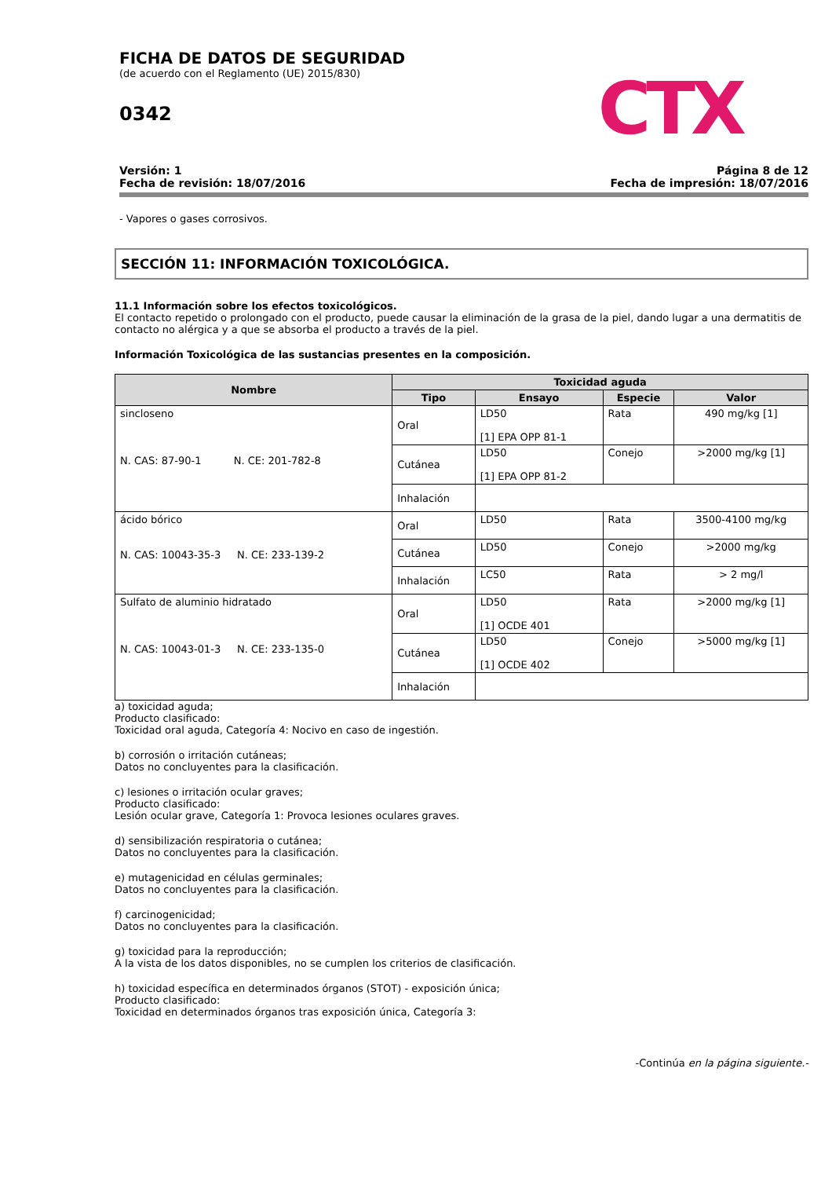CTX
FICHA DE DATOS DE SEGURIDAD
(de acuerdo con el Reglamento (UE) 2015/830)
0342
Versión: 1
Fecha de revisión: 18/07/2016
Página 8 de 12
Fecha de impresión: 18/07/2016
- Vapores o gases corrosivos.
SECCIÓN 11: INFORMACIÓN TOXICOLÓGICA.
11.1 Información sobre los efectos toxicológicos.
El contacto repetido o prolongado con el producto, puede causar la eliminación de la grasa de la piel, dando lugar a una dermatitis de contacto no alérgica y a que se absorba el producto a través de la piel.
Información Toxicológica de las sustancias presentes en la composición.
| Nombre | Toxicidad aguda | | | |
| --- | --- | --- | --- | --- |
| | Tipo | Ensayo | Especie | Valor |
| sincloseno N. CAS: 87-90-1 N. CE: 201-782-8 | Oral | LD50 [1] EPA OPP 81-1 | Rata | 490 mg/kg [1] |
| | Cutánea | LD50 [1] EPA OPP 81-2 | Conejo | >2000 mg/kg [1] |
| | Inhalación | | | |
| ácido bórico N. CAS: 10043-35-3 N. CE: 233-139-2 | Oral | LD50 | Rata | 3500-4100 mg/kg |
| | Cutánea | LD50 | Conejo | >2000 mg/kg |
| | Inhalación | LC50 | Rata | > 2 mg/l |
| Sulfato de aluminio hidratado N. CAS: 10043-01-3 N. CE: 233-135-0 | Oral | LD50 [1] OCDE 401 | Rata | >2000 mg/kg [1] |
| | Cutánea | LD50 [1] OCDE 402 | Conejo | >5000 mg/kg [1] |
| | Inhalación | | | |
a) toxicidad aguda;
Producto clasificado:
Toxicidad oral aguda, Categoría 4: Nocivo en caso de ingestión.
b) corrosión o irritación cutáneas;
Datos no concluyentes para la clasificación.
c) lesiones o irritación ocular graves;
Producto clasificado:
Lesión ocular grave, Categoría 1: Provoca lesiones oculares graves.
d) sensibilización respiratoria o cutánea;
Datos no concluyentes para la clasificación.
e) mutagenicidad en células germinales;
Datos no concluyentes para la clasificación.
f) carcinogenicidad;
Datos no concluyentes para la clasificación.
g) toxicidad para la reproducción;
A la vista de los datos disponibles, no se cumplen los criterios de clasificación.
h) toxicidad específica en determinados órganos (STOT) - exposición única;
Producto clasificado:
Toxicidad en determinados órganos tras exposición única, Categoría 3:
-Continúa en la página siguiente.-